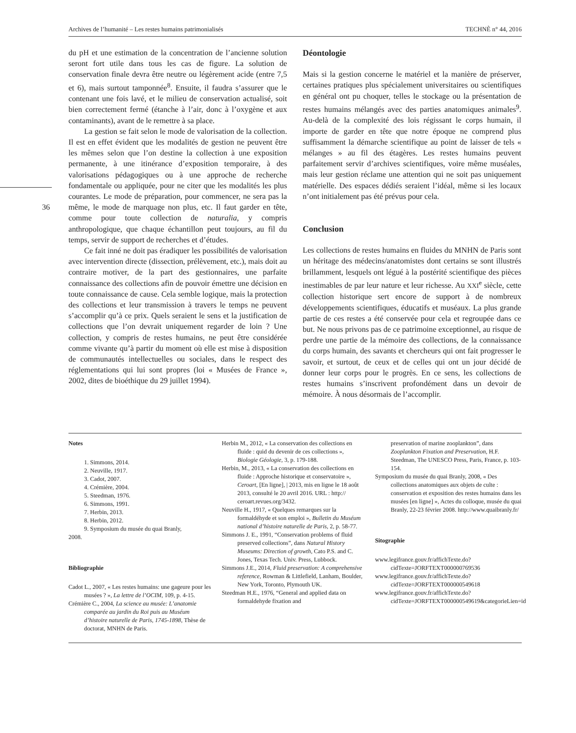Archives de l’humanité – Les restes humains patrimonialisés TECHNÈ n° 44, 2016
36
du pH et une estimation de la concentration de l’ancienne solution seront fort utile dans tous les cas de figure. La solution de conservation finale devra être neutre ou légèrement acide (entre 7,5 et 6), mais surtout tamponnée<sup>8</sup>. Ensuite, il faudra s’assurer que le contenant une fois lavé, et le milieu de conservation actualisé, soit bien correctement fermé (étanche à l’air, donc à l’oxygène et aux contaminants), avant de le remettre à sa place.
La gestion se fait selon le mode de valorisation de la collection. Il est en effet évident que les modalités de gestion ne peuvent être les mêmes selon que l’on destine la collection à une exposition permanente, à une itinérance d’exposition temporaire, à des valorisations pédagogiques ou à une approche de recherche fondamentale ou appliquée, pour ne citer que les modalités les plus courantes. Le mode de préparation, pour commencer, ne sera pas la même, le mode de marquage non plus, etc. Il faut garder en tête, comme pour toute collection de naturalia, y compris anthropologique, que chaque échantillon peut toujours, au fil du temps, servir de support de recherches et d’études.
Ce fait inné ne doit pas éradiquer les possibilités de valorisation avec intervention directe (dissection, prélèvement, etc.), mais doit au contraire motiver, de la part des gestionnaires, une parfaite connaissance des collections afin de pouvoir émettre une décision en toute connaissance de cause. Cela semble logique, mais la protection des collections et leur transmission à travers le temps ne peuvent s’accomplir qu’à ce prix. Quels seraient le sens et la justification de collections que l’on devrait uniquement regarder de loin ? Une collection, y compris de restes humains, ne peut être considérée comme vivante qu’à partir du moment où elle est mise à disposition de communautés intellectuelles ou sociales, dans le respect des réglementations qui lui sont propres (loi « Musées de France », 2002, dites de bioéthique du 29 juillet 1994).
Déontologie
Mais si la gestion concerne le matériel et la manière de préserver, certaines pratiques plus spécialement universitaires ou scientifiques en général ont pu choquer, telles le stockage ou la présentation de restes humains mélangés avec des parties anatomiques animales<sup>9</sup>. Au-delà de la complexité des lois régissant le corps humain, il importe de garder en tête que notre époque ne comprend plus suffisamment la démarche scientifique au point de laisser de tels « mélanges » au fil des étagères. Les restes humains peuvent parfaitement servir d’archives scientifiques, voire même muséales, mais leur gestion réclame une attention qui ne soit pas uniquement matérielle. Des espaces dédiés seraient l’idéal, même si les locaux n’ont initialement pas été prévus pour cela.
Conclusion
Les collections de restes humains en fluides du MNHN de Paris sont un héritage des médecins/anatomistes dont certains se sont illustrés brillamment, lesquels ont légué à la postérité scientifique des pièces inestimables de par leur nature et leur richesse. Au XXI<sup>e</sup> siècle, cette collection historique sert encore de support à de nombreux développements scientifiques, éducatifs et muséaux. La plus grande partie de ces restes a été conservée pour cela et regroupée dans ce but. Ne nous privons pas de ce patrimoine exceptionnel, au risque de perdre une partie de la mémoire des collections, de la connaissance du corps humain, des savants et chercheurs qui ont fait progresser le savoir, et surtout, de ceux et de celles qui ont un jour décidé de donner leur corps pour le progrès. En ce sens, les collections de restes humains s’inscrivent profondément dans un devoir de mémoire. À nous désormais de l’accomplir.
Notes
1. Simmons, 2014.
2. Neuville, 1917.
3. Cadot, 2007.
4. Crémière, 2004.
5. Steedman, 1976.
6. Simmons, 1991.
7. Herbin, 2013.
8. Herbin, 2012.
9. Symposium du musée du quai Branly,
2008.
Bibliographie
Cadot L., 2007, « Les restes humains: une gageure pour les musées ? », La lettre de l’OCIM, 109, p. 4-15.
Crémière C., 2004, La science au musée: L’anatomie comparée au jardin du Roi puis au Muséum d’histoire naturelle de Paris, 1745-1898, Thèse de doctorat, MNHN de Paris.
Herbin M., 2012, « La conservation des collections en fluide : quid du devenir de ces collections », Biologie Géologie, 3, p. 179-188.
Herbin, M., 2013, « La conservation des collections en fluide : Approche historique et conservatoire », Ceroart, [En ligne], | 2013, mis en ligne le 18 août 2013, consulté le 20 avril 2016. URL : http:// ceroart.revues.org/3432.
Neuville H., 1917, « Quelques remarques sur la formaldéhyde et son emploi », Bulletin du Muséum national d’histoire naturelle de Paris, 2, p. 58-77.
Simmons J. E., 1991, “Conservation problems of fluid preserved collections”, dans Natural History Museums: Direction of growth, Cato P.S. and C. Jones, Texas Tech. Univ. Press, Lubbock.
Simmons J.E., 2014, Fluid preservation: A comprehensive reference, Rowman & Littlefield, Lanham, Boulder, New York, Toronto, Plymouth UK.
Steedman H.E., 1976, “General and applied data on formaldehyde fixation and
preservation of marine zooplankton”, dans Zooplankton Fixation and Preservation, H.F. Steedman, The UNESCO Press, Paris, France, p. 103-154.
Symposium du musée du quai Branly, 2008, « Des collections anatomiques aux objets de culte : conservation et exposition des restes humains dans les musées [en ligne] », Actes du colloque, musée du quai Branly, 22-23 février 2008. http://www.quaibranly.fr/
Sitographie
www.legifrance.gouv.fr/affichTexte.do?cidTexte=JORFTEXT000000769536
www.legifrance.gouv.fr/affichTexte.do?cidTexte=JORFTEXT000000549618
www.legifrance.gouv.fr/affichTexte.do?cidTexte=JORFTEXT000000549619&categorieLien=id